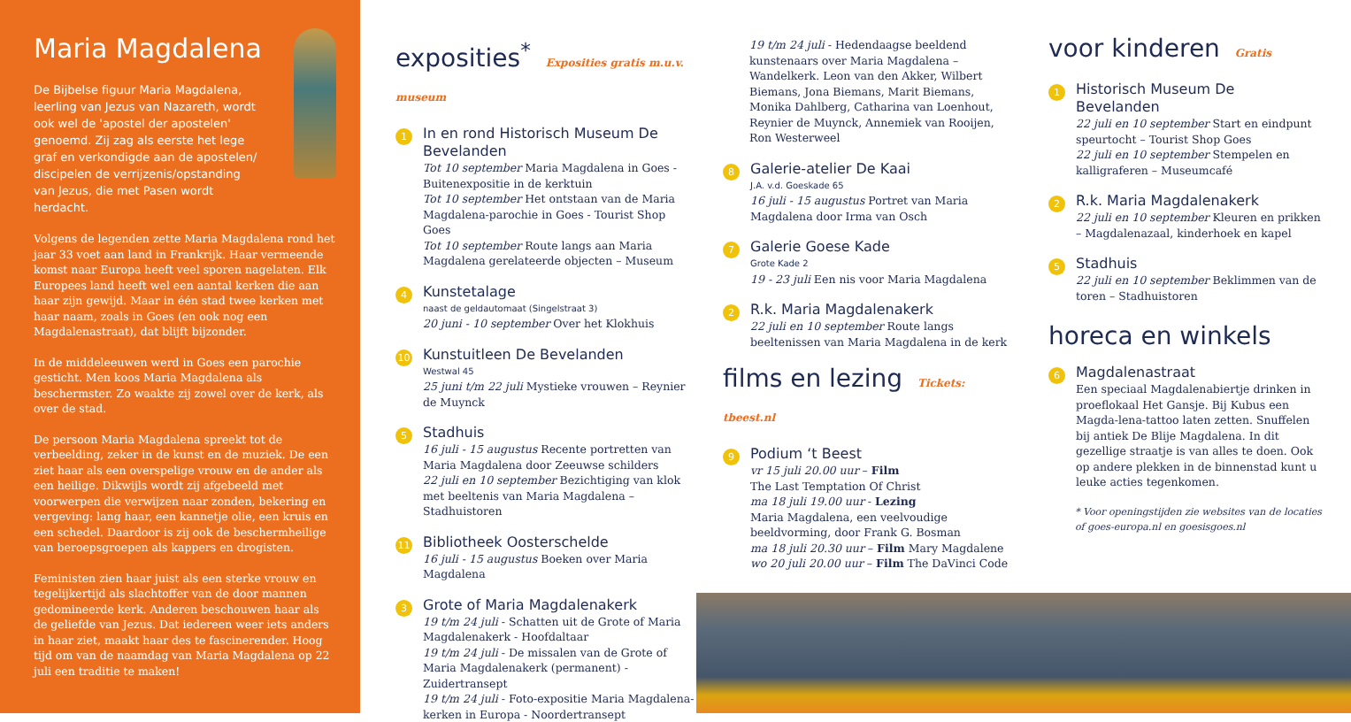Maria Magdalena
De Bijbelse figuur Maria Magdalena, leerling van Jezus van Nazareth, wordt ook wel de 'apostel der apostelen' genoemd. Zij zag als eerste het lege graf en verkondigde aan de apostelen/ discipelen de verrijzenis/opstanding van Jezus, die met Pasen wordt herdacht.
Volgens de legenden zette Maria Magdalena rond het jaar 33 voet aan land in Frankrijk. Haar vermeende komst naar Europa heeft veel sporen nagelaten. Elk Europees land heeft wel een aantal kerken die aan haar zijn gewijd. Maar in één stad twee kerken met haar naam, zoals in Goes (en ook nog een Magdalenastraat), dat blijft bijzonder.
In de middeleeuwen werd in Goes een parochie gesticht. Men koos Maria Magdalena als beschermster. Zo waakte zij zowel over de kerk, als over de stad.
De persoon Maria Magdalena spreekt tot de verbeelding, zeker in de kunst en de muziek. De een ziet haar als een overspelige vrouw en de ander als een heilige. Dikwijls wordt zij afgebeeld met voorwerpen die verwijzen naar zonden, bekering en vergeving: lang haar, een kannetje olie, een kruis en een schedel. Daardoor is zij ook de beschermheilige van beroepsgroepen als kappers en drogisten.
Feministen zien haar juist als een sterke vrouw en tegelijkertijd als slachtoffer van de door mannen gedomineerde kerk. Anderen beschouwen haar als de geliefde van Jezus. Dat iedereen weer iets anders in haar ziet, maakt haar des te fascinerender. Hoog tijd om van de naamdag van Maria Magdalena op 22 juli een traditie te maken!
exposities<sup>*</sup> Exposities gratis m.u.v. museum
1
In en rond Historisch Museum De Bevelanden
Tot 10 september Maria Magdalena in Goes - Buitenexpositie in de kerktuin
Tot 10 september Het ontstaan van de Maria Magdalena-parochie in Goes - Tourist Shop Goes
Tot 10 september Route langs aan Maria Magdalena gerelateerde objecten – Museum
4
Kunstetalage
naast de geldautomaat (Singelstraat 3)
20 juni - 10 september Over het Klokhuis
10
Kunstuitleen De Bevelanden
Westwal 45
25 juni t/m 22 juli Mystieke vrouwen – Reynier de Muynck
5
Stadhuis
16 juli - 15 augustus Recente portretten van Maria Magdalena door Zeeuwse schilders
22 juli en 10 september Bezichtiging van klok met beeltenis van Maria Magdalena – Stadhuistoren
11
Bibliotheek Oosterschelde
16 juli - 15 augustus Boeken over Maria Magdalena
3
Grote of Maria Magdalenakerk
19 t/m 24 juli - Schatten uit de Grote of Maria Magdalenakerk - Hoofdaltaar
19 t/m 24 juli - De missalen van de Grote of Maria Magdalenakerk (permanent) - Zuidertransept
19 t/m 24 juli - Foto-expositie Maria Magdalena-kerken in Europa - Noordertransept
19 t/m 24 juli - Hedendaagse beeldend kunstenaars over Maria Magdalena – Wandelkerk. Leon van den Akker, Wilbert Biemans, Jona Biemans, Marit Biemans, Monika Dahlberg, Catharina van Loenhout, Reynier de Muynck, Annemiek van Rooijen, Ron Westerweel
8
Galerie-atelier De Kaai
J.A. v.d. Goeskade 65
16 juli - 15 augustus Portret van Maria Magdalena door Irma van Osch
7
Galerie Goese Kade
Grote Kade 2
19 - 23 juli Een nis voor Maria Magdalena
2
R.k. Maria Magdalenakerk
22 juli en 10 september Route langs beeltenissen van Maria Magdalena in de kerk
films en lezing Tickets: tbeest.nl
9
Podium ‘t Beest
vr 15 juli 20.00 uur – Film
The Last Temptation Of Christ
ma 18 juli 19.00 uur - Lezing
Maria Magdalena, een veelvoudige beeldvorming, door Frank G. Bosman
ma 18 juli 20.30 uur – Film Mary Magdalene
wo 20 juli 20.00 uur – Film The DaVinci Code
voor kinderen Gratis
1
Historisch Museum De Bevelanden
22 juli en 10 september Start en eindpunt speurtocht – Tourist Shop Goes
22 juli en 10 september Stempelen en kalligraferen – Museumcafé
2
R.k. Maria Magdalenakerk
22 juli en 10 september Kleuren en prikken – Magdalenazaal, kinderhoek en kapel
5
Stadhuis
22 juli en 10 september Beklimmen van de toren – Stadhuistoren
horeca en winkels
6
Magdalenastraat
Een speciaal Magdalenabiertje drinken in proeflokaal Het Gansje. Bij Kubus een Magda-lena-tattoo laten zetten. Snuffelen bij antiek De Blije Magdalena. In dit gezellige straatje is van alles te doen. Ook op andere plekken in de binnenstad kunt u leuke acties tegenkomen.
* Voor openingstijden zie websites van de locaties of goes-europa.nl en goesisgoes.nl